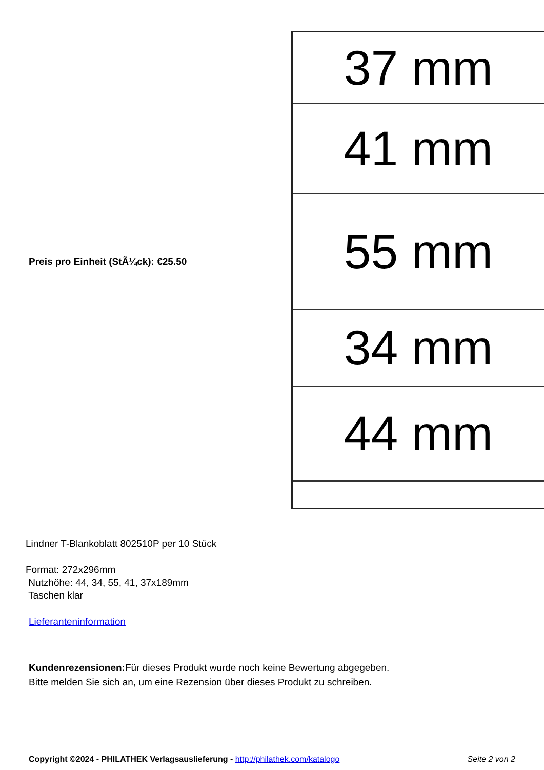Preis pro Einheit (StÃ¼ck): €25.50
37 mm
41 mm
55 mm
34 mm
44 mm
Lindner T-Blankoblatt 802510P per 10 Stück
Format: 272x296mm
Nutzhöhe: 44, 34, 55, 41, 37x189mm
Taschen klar
Lieferanteninformation
Kundenrezensionen: Für dieses Produkt wurde noch keine Bewertung abgegeben.
Bitte melden Sie sich an, um eine Rezension über dieses Produkt zu schreiben.
Copyright ©2024 - PHILATHEK Verlagsauslieferung - http://philathek.com/katalogo Seite 2 von 2